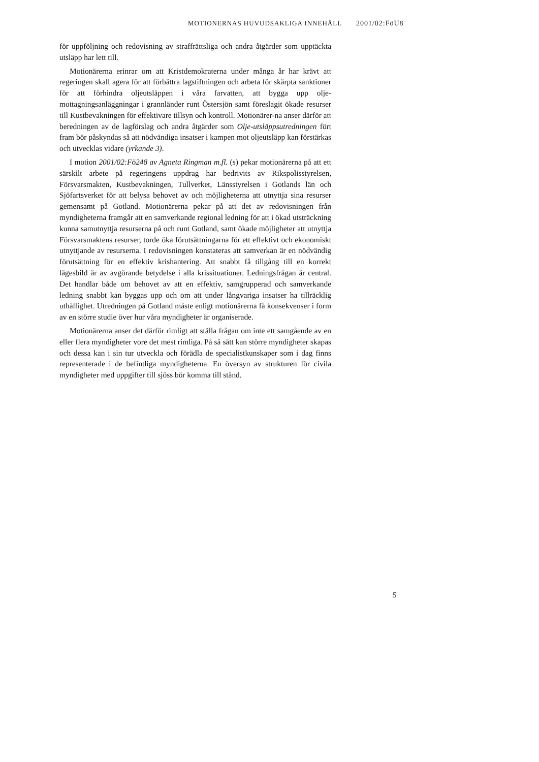MOTIONERNAS HUVUDSAKLIGA INNEHÅLL 2001/02:FöU8
för uppföljning och redovisning av straffrättsliga och andra åtgärder som upptäckta utsläpp har lett till.
Motionärerna erinrar om att Kristdemokraterna under många år har krävt att regeringen skall agera för att förbättra lagstiftningen och arbeta för skärpta sanktioner för att förhindra oljeutsläppen i våra farvatten, att bygga upp olje-mottagningsanläggningar i grannländer runt Östersjön samt föreslagit ökade resurser till Kustbevakningen för effektivare tillsyn och kontroll. Motionärer-na anser därför att beredningen av de lagförslag och andra åtgärder som Olje-utsläppsutredningen fört fram bör påskyndas så att nödvändiga insatser i kampen mot oljeutsläpp kan förstärkas och utvecklas vidare (yrkande 3).
I motion 2001/02:Fö248 av Agneta Ringman m.fl. (s) pekar motionärerna på att ett särskilt arbete på regeringens uppdrag har bedrivits av Rikspolisstyrelsen, Försvarsmakten, Kustbevakningen, Tullverket, Länsstyrelsen i Gotlands län och Sjöfartsverket för att belysa behovet av och möjligheterna att utnyttja sina resurser gemensamt på Gotland. Motionärerna pekar på att det av redovisningen från myndigheterna framgår att en samverkande regional ledning för att i ökad utsträckning kunna samutnyttja resurserna på och runt Gotland, samt ökade möjligheter att utnyttja Försvarsmaktens resurser, torde öka förutsättningarna för ett effektivt och ekonomiskt utnyttjande av resurserna. I redovisningen konstateras att samverkan är en nödvändig förutsättning för en effektiv krishantering. Att snabbt få tillgång till en korrekt lägesbild är av avgörande betydelse i alla krissituationer. Ledningsfrågan är central. Det handlar både om behovet av att en effektiv, samgrupperad och samverkande ledning snabbt kan byggas upp och om att under långvariga insatser ha tillräcklig uthållighet. Utredningen på Gotland måste enligt motionärerna få konsekvenser i form av en större studie över hur våra myndigheter är organiserade.
Motionärerna anser det därför rimligt att ställa frågan om inte ett samgående av en eller flera myndigheter vore det mest rimliga. På så sätt kan större myndigheter skapas och dessa kan i sin tur utveckla och förädla de specialistkunskaper som i dag finns representerade i de befintliga myndigheterna. En översyn av strukturen för civila myndigheter med uppgifter till sjöss bör komma till stånd.
5